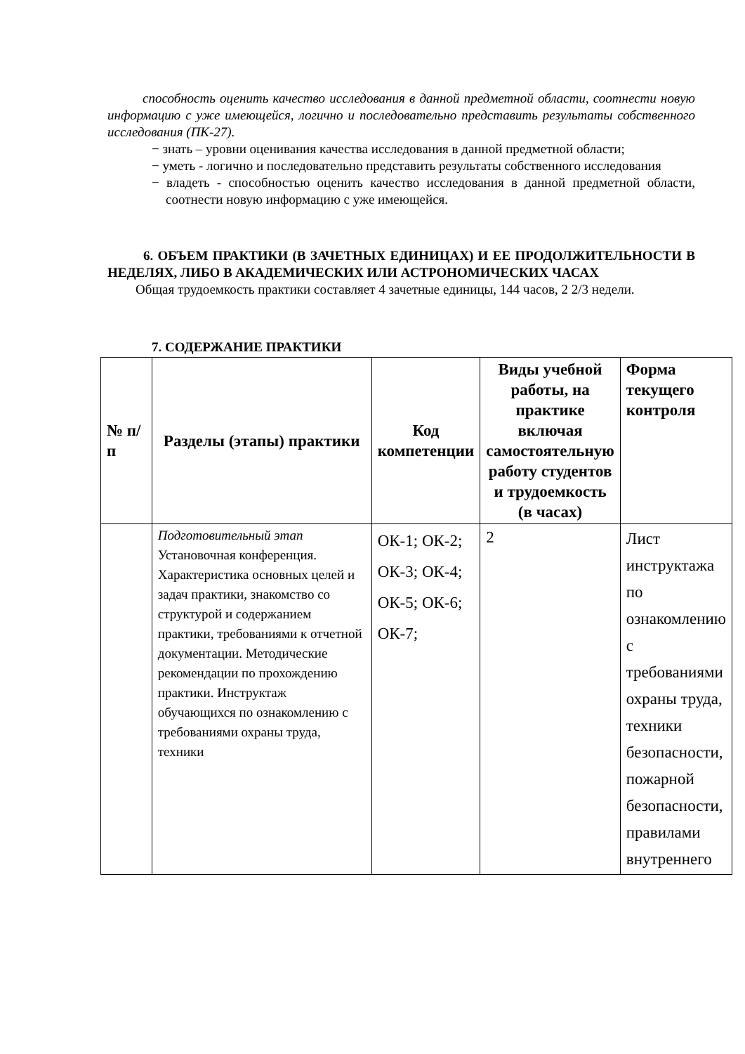способность оценить качество исследования в данной предметной области, соотнести новую информацию с уже имеющейся, логично и последовательно представить результаты собственного исследования (ПК-27).
− знать – уровни оценивания качества исследования в данной предметной области;
− уметь - логично и последовательно представить результаты собственного исследования
− владеть - способностью оценить качество исследования в данной предметной области, соотнести новую информацию с уже имеющейся.
6. ОБЪЕМ ПРАКТИКИ (В ЗАЧЕТНЫХ ЕДИНИЦАХ) И ЕЕ ПРОДОЛЖИТЕЛЬНОСТИ В НЕДЕЛЯХ, ЛИБО В АКАДЕМИЧЕСКИХ ИЛИ АСТРОНОМИЧЕСКИХ ЧАСАХ
Общая трудоемкость практики составляет 4 зачетные единицы, 144 часов, 2 2/3 недели.
7. СОДЕРЖАНИЕ ПРАКТИКИ
| № п/п | Разделы (этапы) практики | Код компетенции | Виды учебной работы, на практике включая самостоятельную работу студентов и трудоемкость (в часах) | Форма текущего контроля |
| --- | --- | --- | --- | --- |
| | Подготовительный этап Установочная конференция. Характеристика основных целей и задач практики, знакомство со структурой и содержанием практики, требованиями к отчетной документации. Методические рекомендации по прохождению практики. Инструктаж обучающихся по ознакомлению с требованиями охраны труда, техники | ОК-1; ОК-2; ОК-3; ОК-4; ОК-5; ОК-6; ОК-7; | 2 | Лист инструктажа по ознакомлению с требованиями охраны труда, техники безопасности, пожарной безопасности, правилами внутреннего |